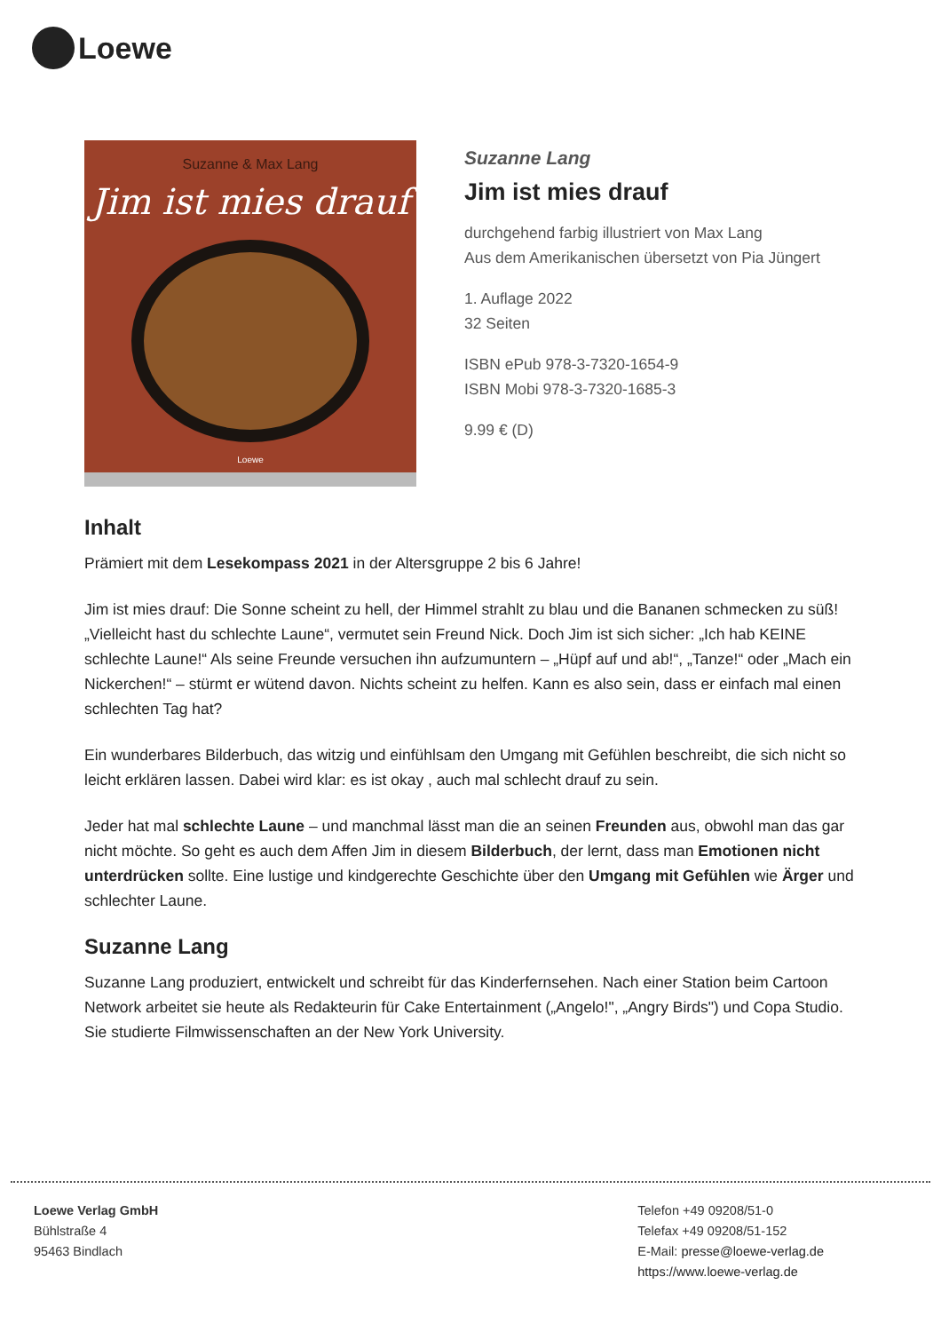Loewe
Suzanne & Max Lang
Jim ist mies drauf
Loewe
Suzanne Lang
Jim ist mies drauf
durchgehend farbig illustriert von Max Lang
Aus dem Amerikanischen übersetzt von Pia Jüngert
1. Auflage 2022
32 Seiten
ISBN ePub 978-3-7320-1654-9
ISBN Mobi 978-3-7320-1685-3
9.99 € (D)
Inhalt
Prämiert mit dem Lesekompass 2021 in der Altersgruppe 2 bis 6 Jahre!
Jim ist mies drauf: Die Sonne scheint zu hell, der Himmel strahlt zu blau und die Bananen schmecken zu süß! „Vielleicht hast du schlechte Laune“, vermutet sein Freund Nick. Doch Jim ist sich sicher: „Ich hab KEINE schlechte Laune!“ Als seine Freunde versuchen ihn aufzumuntern – „Hüpf auf und ab!“, „Tanze!“ oder „Mach ein Nickerchen!“ – stürmt er wütend davon. Nichts scheint zu helfen. Kann es also sein, dass er einfach mal einen schlechten Tag hat?
Ein wunderbares Bilderbuch, das witzig und einfühlsam den Umgang mit Gefühlen beschreibt, die sich nicht so leicht erklären lassen. Dabei wird klar: es ist okay , auch mal schlecht drauf zu sein.
Jeder hat mal schlechte Laune – und manchmal lässt man die an seinen Freunden aus, obwohl man das gar nicht möchte. So geht es auch dem Affen Jim in diesem Bilderbuch, der lernt, dass man Emotionen nicht unterdrücken sollte. Eine lustige und kindgerechte Geschichte über den Umgang mit Gefühlen wie Ärger und schlechter Laune.
Suzanne Lang
Suzanne Lang produziert, entwickelt und schreibt für das Kinderfernsehen. Nach einer Station beim Cartoon Network arbeitet sie heute als Redakteurin für Cake Entertainment („Angelo!", „Angry Birds") und Copa Studio. Sie studierte Filmwissenschaften an der New York University.
Loewe Verlag GmbH
Bühlstraße 4
95463 Bindlach
Telefon +49 09208/51-0
Telefax +49 09208/51-152
E-Mail: presse@loewe-verlag.de
https://www.loewe-verlag.de